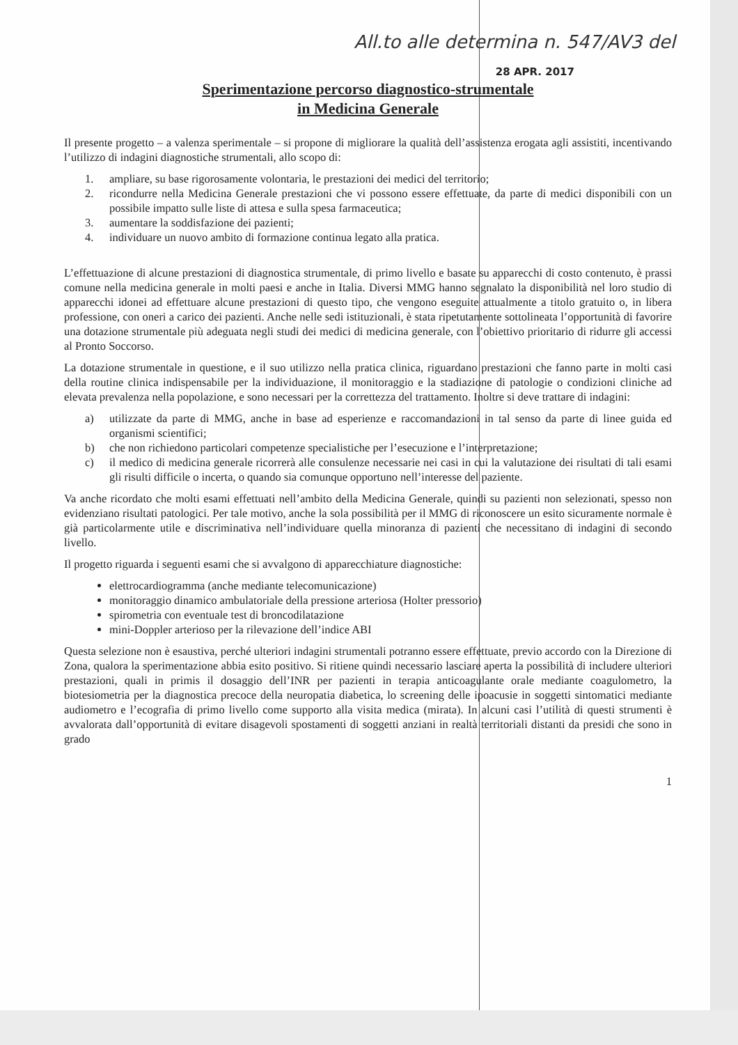All.to alle determina n. 547/AV3 del
28 APR. 2017
Sperimentazione percorso diagnostico-strumentale
in Medicina Generale
Il presente progetto – a valenza sperimentale – si propone di migliorare la qualità dell’assistenza erogata agli assistiti, incentivando l’utilizzo di indagini diagnostiche strumentali, allo scopo di:
1. ampliare, su base rigorosamente volontaria, le prestazioni dei medici del territorio;
2. ricondurre nella Medicina Generale prestazioni che vi possono essere effettuate, da parte di medici disponibili con un possibile impatto sulle liste di attesa e sulla spesa farmaceutica;
3. aumentare la soddisfazione dei pazienti;
4. individuare un nuovo ambito di formazione continua legato alla pratica.
L’effettuazione di alcune prestazioni di diagnostica strumentale, di primo livello e basate su apparecchi di costo contenuto, è prassi comune nella medicina generale in molti paesi e anche in Italia. Diversi MMG hanno segnalato la disponibilità nel loro studio di apparecchi idonei ad effettuare alcune prestazioni di questo tipo, che vengono eseguite attualmente a titolo gratuito o, in libera professione, con oneri a carico dei pazienti. Anche nelle sedi istituzionali, è stata ripetutamente sottolineata l’opportunità di favorire una dotazione strumentale più adeguata negli studi dei medici di medicina generale, con l’obiettivo prioritario di ridurre gli accessi al Pronto Soccorso.
La dotazione strumentale in questione, e il suo utilizzo nella pratica clinica, riguardano prestazioni che fanno parte in molti casi della routine clinica indispensabile per la individuazione, il monitoraggio e la stadiazione di patologie o condizioni cliniche ad elevata prevalenza nella popolazione, e sono necessari per la correttezza del trattamento. Inoltre si deve trattare di indagini:
a) utilizzate da parte di MMG, anche in base ad esperienze e raccomandazioni in tal senso da parte di linee guida ed organismi scientifici;
b) che non richiedono particolari competenze specialistiche per l’esecuzione e l’interpretazione;
c) il medico di medicina generale ricorrerà alle consulenze necessarie nei casi in cui la valutazione dei risultati di tali esami gli risulti difficile o incerta, o quando sia comunque opportuno nell’interesse del paziente.
Va anche ricordato che molti esami effettuati nell’ambito della Medicina Generale, quindi su pazienti non selezionati, spesso non evidenziano risultati patologici. Per tale motivo, anche la sola possibilità per il MMG di riconoscere un esito sicuramente normale è già particolarmente utile e discriminativa nell’individuare quella minoranza di pazienti che necessitano di indagini di secondo livello.
Il progetto riguarda i seguenti esami che si avvalgono di apparecchiature diagnostiche:
elettrocardiogramma (anche mediante telecomunicazione)
monitoraggio dinamico ambulatoriale della pressione arteriosa (Holter pressorio)
spirometria con eventuale test di broncodilatazione
mini-Doppler arterioso per la rilevazione dell’indice ABI
Questa selezione non è esaustiva, perché ulteriori indagini strumentali potranno essere effettuate, previo accordo con la Direzione di Zona, qualora la sperimentazione abbia esito positivo. Si ritiene quindi necessario lasciare aperta la possibilità di includere ulteriori prestazioni, quali in primis il dosaggio dell’INR per pazienti in terapia anticoagulante orale mediante coagulometro, la biotesiometria per la diagnostica precoce della neuropatia diabetica, lo screening delle ipoacusie in soggetti sintomatici mediante audiometro e l’ecografia di primo livello come supporto alla visita medica (mirata). In alcuni casi l’utilità di questi strumenti è avvalorata dall’opportunità di evitare disagevoli spostamenti di soggetti anziani in realtà territoriali distanti da presidi che sono in grado
1